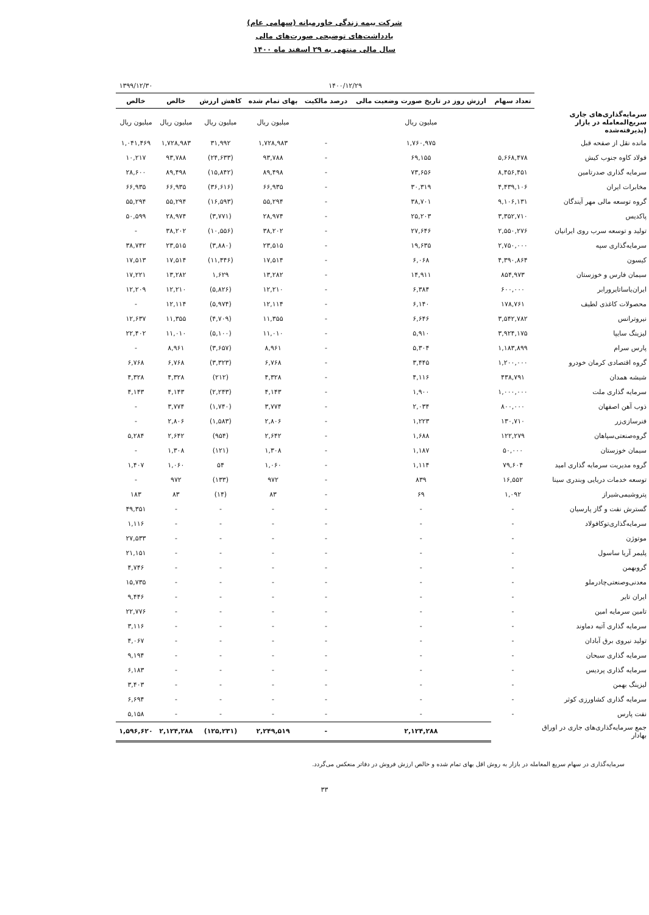شرکت بیمه زندگی خاورمیانه (سهامی عام)
یادداشت‌های توضیحی صورت‌های مالی
سال مالی منتهی به ۲۹ اسفند ماه ۱۴۰۰
| | ۱۴۰۰/۱۲/۲۹ | | | | | | ۱۳۹۹/۱۲/۳۰ |
| | تعداد سهام | ارزش روز در تاریخ صورت وضعیت مالی | درصد مالکیت | بهای تمام شده | کاهش ارزش | خالص | خالص |
| سرمایه‌گذاری‌های جاری سریع‌المعامله در بازار (پذیرفته‌شده | | میلیون ریال | | میلیون ریال | میلیون ریال | میلیون ریال | میلیون ریال |
| مانده نقل از صفحه قبل | | ۱,۷۶۰,۹۷۵ | - | ۱,۷۲۸,۹۸۳ | ۳۱,۹۹۲ | ۱,۷۲۸,۹۸۳ | ۱,۰۴۱,۴۶۹ |
| فولاد کاوه جنوب کیش | ۵,۶۶۸,۴۷۸ | ۶۹,۱۵۵ | - | ۹۳,۷۸۸ | (۲۴,۶۳۳) | ۹۳,۷۸۸ | ۱۰,۲۱۷ |
| سرمایه گذاری صدرتامین | ۸,۴۵۶,۴۵۱ | ۷۳,۶۵۶ | - | ۸۹,۴۹۸ | (۱۵,۸۴۲) | ۸۹,۴۹۸ | ۲۸,۶۰۰ |
| مخابرات ایران | ۴,۴۳۹,۱۰۶ | ۳۰,۳۱۹ | - | ۶۶,۹۳۵ | (۳۶,۶۱۶) | ۶۶,۹۳۵ | ۶۶,۹۳۵ |
| گروه توسعه مالی مهر آیندگان | ۹,۱۰۶,۱۳۱ | ۳۸,۷۰۱ | - | ۵۵,۲۹۴ | (۱۶,۵۹۳) | ۵۵,۲۹۴ | ۵۵,۲۹۴ |
| پاکدیس | ۳,۳۵۲,۷۱۰ | ۲۵,۲۰۳ | - | ۲۸,۹۷۴ | (۳,۷۷۱) | ۲۸,۹۷۴ | ۵۰,۵۹۹ |
| تولید و توسعه سرب روی ایرانیان | ۲,۵۵۰,۲۷۶ | ۲۷,۶۴۶ | - | ۳۸,۲۰۲ | (۱۰,۵۵۶) | ۳۸,۲۰۲ | - |
| سرمایه‌گذاری سپه | ۲,۷۵۰,۰۰۰ | ۱۹,۶۳۵ | - | ۲۳,۵۱۵ | (۳,۸۸۰) | ۲۳,۵۱۵ | ۳۸,۷۴۲ |
| کیسون | ۴,۳۹۰,۸۶۴ | ۶,۰۶۸ | - | ۱۷,۵۱۴ | (۱۱,۴۴۶) | ۱۷,۵۱۴ | ۱۷,۵۱۳ |
| سیمان فارس و خوزستان | ۸۵۴,۹۷۳ | ۱۴,۹۱۱ | - | ۱۳,۲۸۲ | ۱,۶۲۹ | ۱۳,۲۸۲ | ۱۷,۲۲۱ |
| ایران‌یاساتایرورابر | ۶۰۰,۰۰۰ | ۶,۳۸۴ | - | ۱۲,۲۱۰ | (۵,۸۲۶) | ۱۲,۲۱۰ | ۱۲,۲۰۹ |
| محصولات کاغذی لطیف | ۱۷۸,۷۶۱ | ۶,۱۴۰ | - | ۱۲,۱۱۴ | (۵,۹۷۴) | ۱۲,۱۱۴ | - |
| نیروترانس | ۳,۵۴۲,۷۸۲ | ۶,۶۴۶ | - | ۱۱,۳۵۵ | (۴,۷۰۹) | ۱۱,۳۵۵ | ۱۲,۶۳۷ |
| لیزینگ سایپا | ۳,۹۲۴,۱۷۵ | ۵,۹۱۰ | - | ۱۱,۰۱۰ | (۵,۱۰۰) | ۱۱,۰۱۰ | ۲۲,۴۰۲ |
| پارس سرام | ۱,۱۸۳,۸۹۹ | ۵,۳۰۴ | - | ۸,۹۶۱ | (۳,۶۵۷) | ۸,۹۶۱ | - |
| گروه اقتصادی کرمان خودرو | ۱,۲۰۰,۰۰۰ | ۳,۴۴۵ | - | ۶,۷۶۸ | (۳,۳۲۳) | ۶,۷۶۸ | ۶,۷۶۸ |
| شیشه همدان | ۴۳۸,۷۹۱ | ۴,۱۱۶ | - | ۴,۳۲۸ | (۲۱۲) | ۴,۳۲۸ | ۴,۳۲۸ |
| سرمایه گذاری ملت | ۱,۰۰۰,۰۰۰ | ۱,۹۰۰ | - | ۴,۱۴۳ | (۲,۲۴۳) | ۴,۱۴۳ | ۴,۱۴۳ |
| ذوب آهن اصفهان | ۸۰۰,۰۰۰ | ۲,۰۳۴ | - | ۳,۷۷۴ | (۱,۷۴۰) | ۳,۷۷۴ | - |
| فنرسازی‌زر | ۱۳۰,۷۱۰ | ۱,۲۲۳ | - | ۲,۸۰۶ | (۱,۵۸۳) | ۲,۸۰۶ | - |
| گروه‌صنعتی‌سپاهان | ۱۲۲,۲۷۹ | ۱,۶۸۸ | - | ۲,۶۴۲ | (۹۵۴) | ۲,۶۴۲ | ۵,۲۸۴ |
| سیمان خوزستان | ۵۰,۰۰۰ | ۱,۱۸۷ | - | ۱,۳۰۸ | (۱۲۱) | ۱,۳۰۸ | - |
| گروه مدیریت سرمایه گذاری امید | ۷۹,۶۰۴ | ۱,۱۱۴ | - | ۱,۰۶۰ | ۵۴ | ۱,۰۶۰ | ۱,۴۰۷ |
| توسعه خدمات دریایی وبندری سینا | ۱۶,۵۵۲ | ۸۳۹ | - | ۹۷۲ | (۱۳۳) | ۹۷۲ | - |
| پتروشیمی‌شیراز | ۱,۰۹۲ | ۶۹ | - | ۸۳ | (۱۴) | ۸۳ | ۱۸۳ |
| گسترش نفت و گاز پارسیان | - | - | - | - | - | - | ۴۹,۳۵۱ |
| سرمایه‌گذاری‌توکافولاد | - | - | - | - | - | - | ۱,۱۱۶ |
| موتوژن | - | - | - | - | - | - | ۲۷,۵۳۳ |
| پلیمر آریا ساسول | - | - | - | - | - | - | ۲۱,۱۵۱ |
| گروبهمن | - | - | - | - | - | - | ۴,۷۴۶ |
| معدنی‌وصنعتی‌چادرملو | - | - | - | - | - | - | ۱۵,۷۳۵ |
| ایران تایر | - | - | - | - | - | - | ۹,۴۴۶ |
| تامین سرمایه امین | - | - | - | - | - | - | ۲۲,۷۷۶ |
| سرمایه گذاری آتیه دماوند | - | - | - | - | - | - | ۳,۱۱۶ |
| تولید نیروی برق آبادان | - | - | - | - | - | - | ۴,۰۶۷ |
| سرمایه گذاری سبحان | - | - | - | - | - | - | ۹,۱۹۴ |
| سرمایه گذاری پردیس | - | - | - | - | - | - | ۶,۱۸۳ |
| لیزینگ بهمن | - | - | - | - | - | - | ۳,۴۰۳ |
| سرمایه گذاری کشاورزی کوثر | - | - | - | - | - | - | ۶,۶۹۴ |
| نفت پارس | - | - | - | - | - | - | ۵,۱۵۸ |
| جمع سرمایه‌گذاری‌های جاری در اوراق بهادار | | ۲,۱۲۴,۲۸۸ | - | ۲,۲۴۹,۵۱۹ | (۱۲۵,۲۳۱) | ۲,۱۲۴,۲۸۸ | ۱,۵۹۶,۶۲۰ |
سرمایه‌گذاری در سهام سریع المعامله در بازار به روش اقل بهای تمام شده و خالص ارزش فروش در دفاتر منعکس می‌گردد.
۳۳